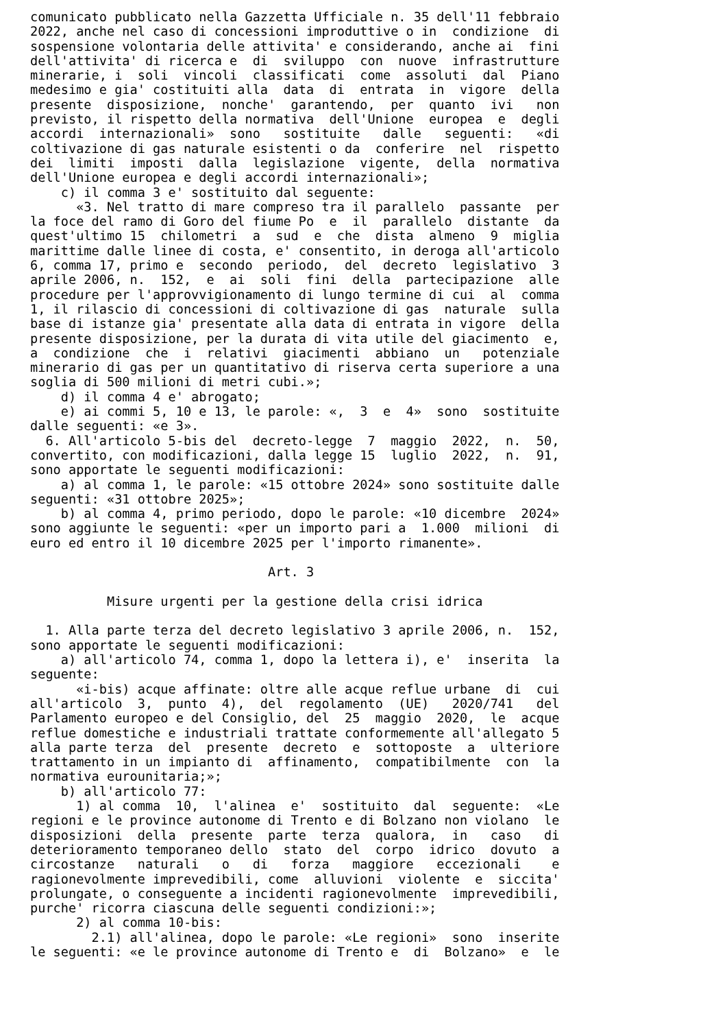comunicato pubblicato nella Gazzetta Ufficiale n. 35 dell'11 febbraio
2022, anche nel caso di concessioni improduttive o in  condizione  di
sospensione volontaria delle attivita' e considerando, anche ai  fini
dell'attivita' di ricerca e  di  sviluppo  con  nuove  infrastrutture
minerarie, i  soli  vincoli  classificati  come  assoluti  dal  Piano
medesimo e gia' costituiti alla  data  di  entrata  in  vigore  della
presente  disposizione,  nonche'  garantendo,  per  quanto  ivi   non
previsto, il rispetto della normativa  dell'Unione  europea  e  degli
accordi  internazionali»  sono   sostituite   dalle   seguenti:   «di
coltivazione di gas naturale esistenti o da  conferire  nel  rispetto
dei  limiti  imposti  dalla  legislazione  vigente,  della  normativa
dell'Unione europea e degli accordi internazionali»;
    c) il comma 3 e' sostituito dal seguente:
      «3. Nel tratto di mare compreso tra il parallelo  passante  per
la foce del ramo di Goro del fiume Po  e  il  parallelo  distante  da
quest'ultimo 15  chilometri  a  sud  e  che  dista  almeno  9  miglia
marittime dalle linee di costa, e' consentito, in deroga all'articolo
6, comma 17, primo e  secondo  periodo,  del  decreto  legislativo  3
aprile 2006, n.  152,  e  ai  soli  fini  della  partecipazione  alle
procedure per l'approvvigionamento di lungo termine di cui  al  comma
1, il rilascio di concessioni di coltivazione di gas  naturale  sulla
base di istanze gia' presentate alla data di entrata in vigore  della
presente disposizione, per la durata di vita utile del giacimento  e,
a  condizione  che  i  relativi  giacimenti  abbiano  un   potenziale
minerario di gas per un quantitativo di riserva certa superiore a una
soglia di 500 milioni di metri cubi.»;
    d) il comma 4 e' abrogato;
    e) ai commi 5, 10 e 13, le parole: «,  3  e  4»  sono  sostituite
dalle seguenti: «e 3».
  6. All'articolo 5-bis del  decreto-legge  7  maggio  2022,  n.  50,
convertito, con modificazioni, dalla legge 15  luglio  2022,  n.  91,
sono apportate le seguenti modificazioni:
    a) al comma 1, le parole: «15 ottobre 2024» sono sostituite dalle
seguenti: «31 ottobre 2025»;
    b) al comma 4, primo periodo, dopo le parole: «10 dicembre  2024»
sono aggiunte le seguenti: «per un importo pari a  1.000  milioni  di
euro ed entro il 10 dicembre 2025 per l'importo rimanente».

                               Art. 3

          Misure urgenti per la gestione della crisi idrica

  1. Alla parte terza del decreto legislativo 3 aprile 2006, n.  152,
sono apportate le seguenti modificazioni:
    a) all'articolo 74, comma 1, dopo la lettera i), e'  inserita  la
seguente:
      «i-bis) acque affinate: oltre alle acque reflue urbane  di  cui
all'articolo  3,  punto  4),  del  regolamento  (UE)   2020/741   del
Parlamento europeo e del Consiglio, del  25  maggio  2020,  le  acque
reflue domestiche e industriali trattate conformemente all'allegato 5
alla parte terza  del  presente  decreto  e  sottoposte  a  ulteriore
trattamento in un impianto di  affinamento,  compatibilmente  con  la
normativa eurounitaria;»;
    b) all'articolo 77:
      1) al comma  10,  l'alinea  e'  sostituito  dal  seguente:  «Le
regioni e le province autonome di Trento e di Bolzano non violano  le
disposizioni  della  presente  parte  terza  qualora,  in   caso   di
deterioramento temporaneo dello  stato  del  corpo  idrico  dovuto  a
circostanze   naturali   o   di   forza   maggiore   eccezionali    e
ragionevolmente imprevedibili, come  alluvioni  violente  e  siccita'
prolungate, o conseguente a incidenti ragionevolmente  imprevedibili,
purche' ricorra ciascuna delle seguenti condizioni:»;
      2) al comma 10-bis:
        2.1) all'alinea, dopo le parole: «Le regioni»  sono  inserite
le seguenti: «e le province autonome di Trento e  di  Bolzano»  e  le